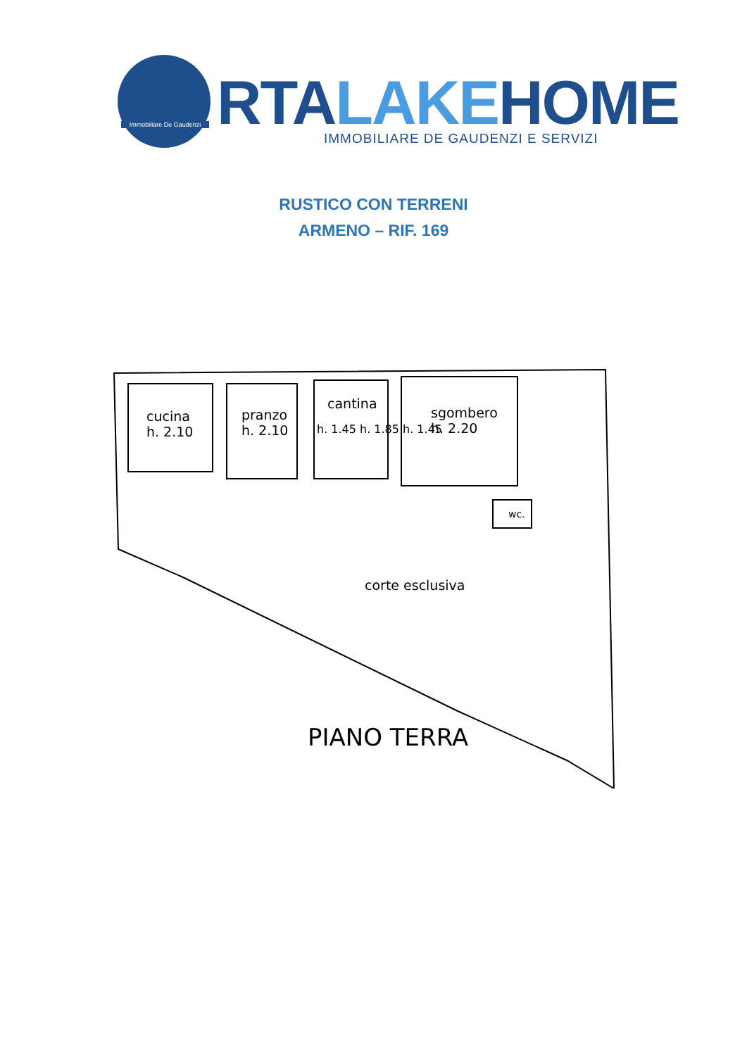Immobiliare De Gaudenzi RTALAKEHOME
IMMOBILIARE DE GAUDENZI E SERVIZI
RUSTICO CON TERRENI
ARMENO – RIF. 169
cucina
h. 2.10
pranzo
h. 2.10
cantina
h. 1.45 h. 1.85 h. 1.45
sgombero
h. 2.20
wc.
corte esclusiva
PIANO TERRA